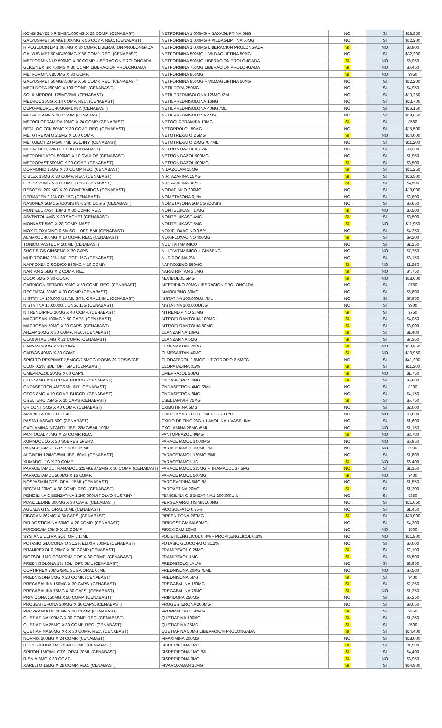| KOMBIGLYZE XR 5MG/1.000MG X 28 COMP. (CENABAST) | METFORMINA 1.000MG + SAXAGLIPTINA 5MG | NO | SI | $28,850 |
| GALVUS-MET 50MG/1.000MG X 56 COMP. REC. (CENABAST) | METFORMINA 1.000MG + VILDAGLIPTINA 50MG | NO | SI | $32,200 |
| HIPOGLUCIN LP 1.000MG X 30 COMP. LIBERACION PROLONGADA | METFORMINA 1.000MG LIBERACION PROLONGADA | SI | NO | $8,900 |
| GALVUS-MET 50MG/500MG X 56 COMP. REC. (CENABAST) | METFORMINA 500MG + VILDAGLIPTINA 50MG | NO | SI | $32,200 |
| METFORMINA LP 500MG X 30 COMP. LIBERACION PROLONGADA | METFORMINA 500MG LIBERACION PROLONGADA | SI | NO | $5,950 |
| GLICENEX SR 750MG X 30 COMP. LIBERACION PROLONGADA | METFORMINA 750MG LIBERACION PROLONGADA | SI | NO | $6,450 |
| METFORMINA 850MG X 30 COMP. | METFORMINA 850MG | SI | NO | $950 |
| GALVUS-MET 50MG/850MG X 56 COMP. REC. (CENABAST) | METFORMINA 850MG + VILDAGLIPTINA 50MG | NO | SI | $32,200 |
| METILDOPA 250MG X 100 COMP. (CENABAST) | METILDOPA 250MG | NO | SI | $4,950 |
| SOLU MEDROL 125MG/2ML (CENABAST) | METILPREDNISOLONA 125MG /2ML | NO | SI | $13,250 |
| MEDROL 16MG X 14 COMP. REC. (CENABAST) | METILPREDNISOLONA 16MG | NO | SI | $33,700 |
| DEPO-MEDROL 40MG/ML INY. (CENABAST) | METILPREDNISOLONA 40MG /ML | NO | SI | $16,150 |
| MEDROL 4MG X 20 COMP. (CENABAST) | METILPREDNISOLONA 4MG | NO | SI | $18,650 |
| METOCLOPRAMIDA 10MG X 24 COMP. (CENABAST) | METOCLOPRAMIDA 10MG | SI | SI | $550 |
| BETALOC ZOK 50MG X 30 COMP. REC. (CENABAST) | METOPROLOL 50MG | NO | SI | $15,500 |
| METOTREXATO 2,5MG X 100 COMP. | METOTREXATO 2,5MG | SI | NO | $14,000 |
| METOJECT 20 MG/0,4ML SOL. INY. (CENABAST) | METOTREXATO 20MG /0,4ML | NO | SI | $11,200 |
| MEDAZOL 0,75% GEL 30G (CENABAST) | METRONIDAZOL 0,75% | NO | SI | $3,300 |
| METRONIDAZOL 500MG X 10 OVULOS (CENABAST) | METRONIDAZOL 500MG | NO | SI | $1,950 |
| METROPAST 500MG X 20 COMP. (CENABAST) | METRONIDAZOL 500MG | SI | SI | $8,500 |
| DORMONID 15MG X 30 COMP. REC. (CENABAST) | MIDAZOLAM 15MG | SI | SI | $21,250 |
| CIBLEX 15MG X 30 COMP. REC. (CENABAST) | MIRTAZAPINA 15MG | SI | SI | $16,500 |
| CIBLEX 30MG X 30 COMP. REC. (CENABAST) | MIRTAZAPINA 30MG | SI | SI | $4,500 |
| RESOTYL 200 MG X 30 COMPRIMIDOS (CENABAST) | MODAFINILO 200MG | NO | SI | $10,000 |
| DERMATEN 0,1% CR. 15G (CENABAST) | MOMETASONA 0,1% | NO | SI | $2,800 |
| NASONEX 50MCG /DOSIS INH. 240 DOSIS (CENABAST) | MOMETASONA 50MCG /DOSIS | NO | SI | $6,650 |
| MONTELUKAST 10MG X 30 COMP. REC. | MONTELUKAST 10MG | SI | NO | $5,500 |
| ASVENTOL 4MG X 30 SACHET (CENABAST) | MONTELUKAST 4MG | SI | SI | $8,500 |
| MONKAST 5MG X 28 COMP. MAST. | MONTELUKAST 5MG | SI | NO | $11,950 |
| MOXIFLOXACINO 0,5% SOL. OFT. 5ML (CENABAST) | MOXIFLOXACINO 0,5% | NO | SI | $4,350 |
| ALMAXOL 400MG X 10 COMP. REC. (CENABAST) | MOXIFLOXACINO 400MG | SI | SI | $9,200 |
| TONICO PASTEUR 100ML (CENABAST) | MULTIVITAMINICO | NO | SI | $1,250 |
| SHOT-B GS GINSENG X 30 CAPS. | MULTIVITAMINICO + GINSENG | NO | NO | $7,750 |
| MUPIROCINA 2% UNG. TOP. 15G (CENABAST) | MUPIROCINA 2% | NO | SI | $3,150 |
| NAPROXENO SODICO 550MG X 10 COMP. | NAPROXENO 550MG | SI | NO | $1,250 |
| NARTAN 2,5MG X 2 COMP. REC. | NARATRIPTAN 2,5MG | SI | NO | $4,750 |
| DOOX 5MG X 30 COMP. | NEVIBOLOL 5MG | SI | NO | $18,000 |
| CARDICON RETARD 20MG X 50 COMP. REC. (CENABAST) | NIFEDIPINO 20MG LIBERACION PROLONGADA | NO | SI | $750 |
| REGENTAL 30MG X 30 COMP. (CENABAST) | NIMODIPINO 30MG | NO | SI | $5,800 |
| NISTATINA 100.000 U.I./ML GTS. ORAL 24ML (CENABAST) | NISTATINA 100.000U.I. /ML | NO | SI | $7,950 |
| NISTATINA 100.000U.I. UNG. 15G (CENABAST) | NISTATINA 100.000UI /G | NO | SI | $900 |
| NITRENDIPINO 20MG X 40 COMP. (CENABAST) | NITRENDIPINO 20MG | SI | SI | $750 |
| MACROSAN 100MG X 50 CAPS. (CENABAST) | NITROFURANTOINA 100MG | SI | SI | $4,050 |
| MACROSAN 50MG X 30 CAPS. (CENABAST) | NITROFURANTOINA 50MG | SI | SI | $3,000 |
| ANZAP 10MG X 30 COMP. REC. (CENABAST) | OLANZAPINA 10MG | SI | SI | $1,400 |
| OLANVITAE 5MG X 28 COMP. (CENABAST) | OLANZAPINA 5MG | SI | SI | $7,350 |
| CARVAS 20MG X 30 COMP. | OLMESARTAN 20MG | SI | NO | $13,950 |
| CARVAS 40MG X 30 COMP. | OLMESARTAN 40MG | SI | NO | $13,950 |
| SPIOLTO RESPIMAT 2,5MCG/2,5MCG /DOSIS 30 DOSIS (CE | OLODATEROL 2,5MCG + TIOTROPIO 2,5MCG | NO | SI | $41,200 |
| OLOF 0,2% SOL. OFT. 5ML (CENABAST) | OLOPATADINA 0,2% | SI | SI | $11,300 |
| OMEPRAZOL 20MG X 60 CAPS. | OMEPRAZOL 20MG | SI | NO | $1,750 |
| OTOC 4MG X 10 COMP. BUCOD. (CENABAST) | ONDASETRON 4MG | SI | SI | $6,600 |
| ONDASETRON 4MG/2ML INY. (CENABAST) | ONDASETRON 4MG /2ML | NO | SI | $200 |
| OTOC 8MG X 10 COMP. BUCOD. (CENABAST) | ONDASETRON 8MG | NO | SI | $4,150 |
| OSELTERO 75MG X 10 CAPS (CENABAST) | OSELTAMIVIR 75MG | SI | SI | $5,750 |
| URICONT 5MG X 40 COMP. (CENABAST) | OXIBUTININA 5MG | NO | SI | $2,000 |
| AMARILLA UNG. OFT. 4G | OXIDO AMARILLO DE MERCURIO 2G | NO | NO | $9,000 |
| PASTA LASSAR 50G (CENABAST) | OXIDO DE ZINC 23G + LANOLINA + VASELINA | NO | SI | $1,600 |
| OXOLAMINA INFANTIL JBE. 28MG/5ML 100ML | OXOLAMINA 28MG /5ML | NO | NO | $1,150 |
| PANTOCAL 40MG X 28 COMP. REC. | PANTOPRAZOL 40MG | SI | NO | $8,700 |
| XUMADOL 1G X 20 SOBRES EFERV. | PARACETAMOL 1.000MG | NO | NO | $6,950 |
| PARACETAMOL GTS. ORAL 15 ML | PARACETAMOL 100MG /ML | NO | NO | $900 |
| ALGIAFIN 120MG/5ML JBE. 60ML (CENABAST) | PARACETAMOL 120MG /5ML | NO | SI | $1,800 |
| XUMADOL 1G X 20 COMP. | PARACETAMOL 1G | SI | NO | $6,400 |
| PARACETAMOL TRAMADOL 325MG/37,5MG X 30 COMP. (CENABAST) | PARACETAMOL 325MG + TRAMADOL 37,5MG | NO | SI | $1,350 |
| PARACETAMOL 500MG X 16 COMP. | PARACETAMOL 500MG | SI | NO | $400 |
| NOSPASMIN GTS. ORAL 15ML (CENABAST) | PARGEVERINA 5MG /ML | NO | SI | $1,550 |
| BECTAM 20MG X 30 COMP. REC. (CENABAST) | PAROXETINA 20MG | SI | SI | $1,200 |
| PENICILINA G BENZATINA 1.200.000UI POLVO SUSP.INY | PENICILINA G BENZATINA 1.200.000U.I. | NO | SI | $350 |
| PIASCLEDINE 300MG X 30 CAPS. (CENABAST) | PERSEA GRATTISIMA 100MG | NO | SI | $21,650 |
| AGUALA GTS. ORAL 10ML (CENABAST) | PICOSULFATO 0,75% | NO | SI | $1,450 |
| FIBORAN 267MG X 30 CAPS. (CENABAST) | PIRFENIDONA 267MG | SI | SI | $26,000 |
| PIRIDOSTIGMINA 60MG X 20 COMP. (CENABAST) | PIRIDOSTIGMINA 60MG | NO | SI | $4,300 |
| PIROXICAM 20MG X 10 COMP. | PIROXICAM 20MG | NO | NO | $500 |
| SYSTANE ULTRA SOL. OFT. 10ML | POLIETILENGLICOL 0,4% + PROPILENGLICOL 0,3% | NO | NO | $21,800 |
| POTASIO GLUCONATO 31,2% ELIXIR 200ML (CENABAST) | POTASIO GLUCONATO 31,2% | NO | SI | $6,000 |
| PRAMIPEXOL 0,25MG X 30 COMP (CENABAST) | PRAMIPEXOL 0,25MG | SI | SI | $2,100 |
| BIOPSOL 1MG COMPRIMIDOS X 30 COMP. (CENABAST) | PRAMIPEXOL 1MG | SI | SI | $5,500 |
| PREDNISOLONA 1% SOL. OFT. 5ML (CENABAST) | PREDNISOLONA 1% | NO | SI | $3,950 |
| CORTIPREX 20MG/5ML SUSP. ORAL 60ML | PREDNISONA 20MG /5ML | NO | NO | $6,500 |
| PREDNISONA 5MG X 20 COMP. (CENABAST) | PREDNISONA 5MG | SI | SI | $400 |
| PREGABALINA 150MG X 30 CAPS. (CENABAST) | PREGABALINA 150MG | SI | SI | $2,250 |
| PREGABALINA 75MG X 30 CAPS. (CENABAST) | PREGABALINA 75MG | SI | NO | $1,350 |
| PRIMIDONA 250MG X 50 COMP. (CENABAST) | PRIMIDONA 250MG | NO | SI | $5,250 |
| PROGESTERONA 200MG X 30 CAPS. (CENABAST) | PROGESTERONA 200MG | NO | SI | $8,050 |
| PROPRANOLOL 40MG X 20 COMP. (CENABAST) | PROPRANOLOL 40MG | SI | SI | $350 |
| QUETIAPINA 100MG X 30 COMP. REC. (CENABAST) | QUETIAPINA 100MG | SI | SI | $1,250 |
| QUETIAPINA 25MG X 30 COMP. REC. (CENABAST) | QUETIAPINA 25MG | SI | SI | $500 |
| QUETIAPINA 50MG XR X 30 COMP. REC. (CENABAST) | QUETIAPINA 50MG LIBERACION PROLONGADA | SI | SI | $24,400 |
| NORMIX 200MG X 24 COMP. (CENABAST) | RIFAXIMINA 200MG | NO | SI | $18,000 |
| RISPERIDONA 1MG X 40 COMP. (CENABAST) | RISPERIDONA 1MG | SI | SI | $1,900 |
| SPIRON 1MG/ML GTS. ORAL 30ML (CENABAST) | RISPERIDONA 1MG /ML | SI | SI | $4,400 |
| RISMIA 3MG X 30 COMP. | RISPERIDONA 3MG | SI | NO | $3,950 |
| XARELTO 15MG X 28 COMP. REC. (CENABAST) | RIVAROXABAN 15MG | SI | SI | $54,900 |